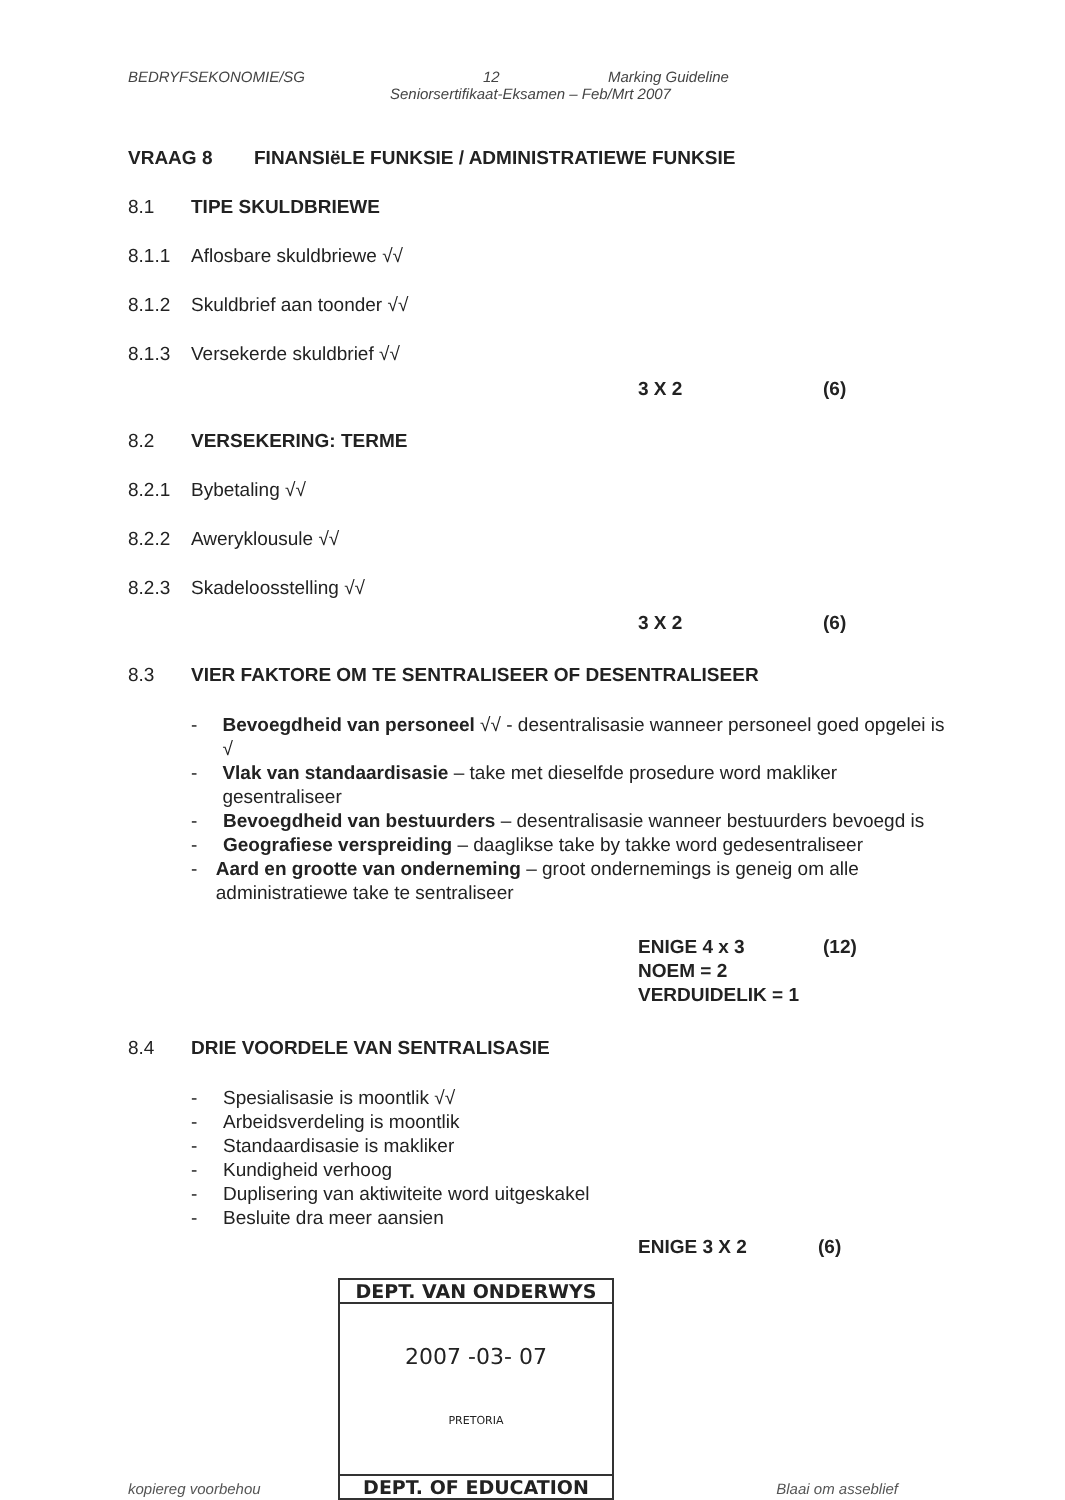BEDRYFSEKONOMIE/SG 12 Marking Guideline
Seniorsertifikaat-Eksamen – Feb/Mrt 2007
VRAAG 8 FINANSIëLE FUNKSIE / ADMINISTRATIEWE FUNKSIE
8.1 TIPE SKULDBRIEWE
8.1.1 Aflosbare skuldbriewe √√
8.1.2 Skuldbrief aan toonder √√
8.1.3 Versekerde skuldbrief √√
3 X 2 (6)
8.2 VERSEKERING: TERME
8.2.1 Bybetaling √√
8.2.2 Aweryklousule √√
8.2.3 Skadeloosstelling √√
3 X 2 (6)
8.3 VIER FAKTORE OM TE SENTRALISEER OF DESENTRALISEER
- Bevoegdheid van personeel √√ - desentralisasie wanneer personeel goed opgelei is √
- Vlak van standaardisasie – take met dieselfde prosedure word makliker gesentraliseer
- Bevoegdheid van bestuurders – desentralisasie wanneer bestuurders bevoegd is
- Geografiese verspreiding – daaglikse take by takke word gedesentraliseer
- Aard en grootte van onderneming – groot ondernemings is geneig om alle administratiewe take te sentraliseer
ENIGE 4 x 3 (12)
NOEM = 2
VERDUIDELIK = 1
8.4 DRIE VOORDELE VAN SENTRALISASIE
- Spesialisasie is moontlik √√
- Arbeidsverdeling is moontlik
- Standaardisasie is makliker
- Kundigheid verhoog
- Duplisering van aktiwiteite word uitgeskakel
- Besluite dra meer aansien
ENIGE 3 X 2 (6)
DEPT. VAN ONDERWYS
2007 -03- 07
PRETORIA
DEPT. OF EDUCATION
kopiereg voorbehou Blaai om asseblief